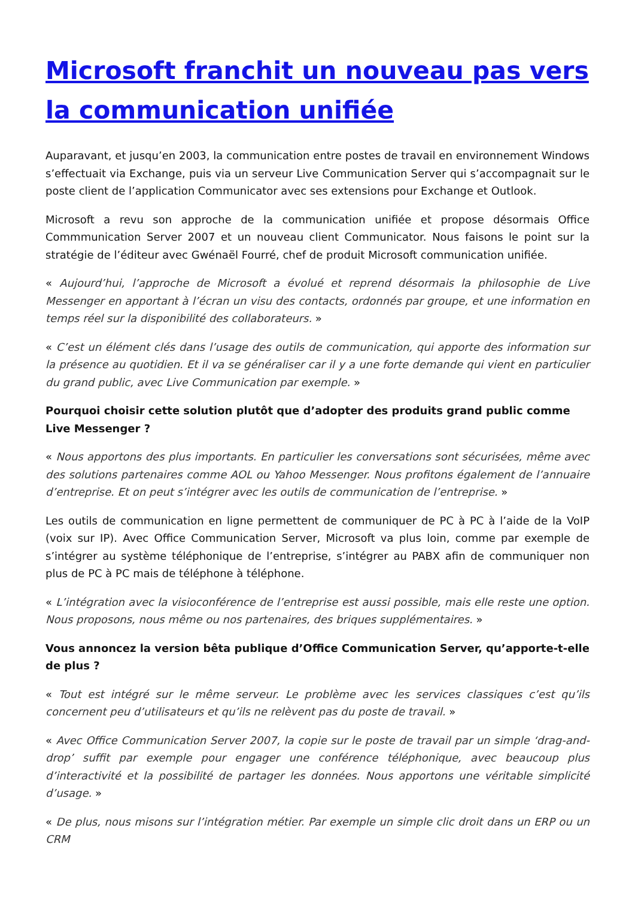Microsoft franchit un nouveau pas vers la communication unifiée
Auparavant, et jusqu’en 2003, la communication entre postes de travail en environnement Windows s’effectuait via Exchange, puis via un serveur Live Communication Server qui s’accompagnait sur le poste client de l’application Communicator avec ses extensions pour Exchange et Outlook.
Microsoft a revu son approche de la communication unifiée et propose désormais Office Commmunication Server 2007 et un nouveau client Communicator. Nous faisons le point sur la stratégie de l’éditeur avec Gwénaël Fourré, chef de produit Microsoft communication unifiée.
« Aujourd’hui, l’approche de Microsoft a évolué et reprend désormais la philosophie de Live Messenger en apportant à l’écran un visu des contacts, ordonnés par groupe, et une information en temps réel sur la disponibilité des collaborateurs. »
« C’est un élément clés dans l’usage des outils de communication, qui apporte des information sur la présence au quotidien. Et il va se généraliser car il y a une forte demande qui vient en particulier du grand public, avec Live Communication par exemple. »
Pourquoi choisir cette solution plutôt que d’adopter des produits grand public comme Live Messenger ?
« Nous apportons des plus importants. En particulier les conversations sont sécurisées, même avec des solutions partenaires comme AOL ou Yahoo Messenger. Nous profitons également de l’annuaire d’entreprise. Et on peut s’intégrer avec les outils de communication de l’entreprise. »
Les outils de communication en ligne permettent de communiquer de PC à PC à l’aide de la VoIP (voix sur IP). Avec Office Communication Server, Microsoft va plus loin, comme par exemple de s’intégrer au système téléphonique de l’entreprise, s’intégrer au PABX afin de communiquer non plus de PC à PC mais de téléphone à téléphone.
« L’intégration avec la visioconférence de l’entreprise est aussi possible, mais elle reste une option. Nous proposons, nous même ou nos partenaires, des briques supplémentaires. »
Vous annoncez la version bêta publique d’Office Communication Server, qu’apporte-t-elle de plus ?
« Tout est intégré sur le même serveur. Le problème avec les services classiques c’est qu’ils concernent peu d’utilisateurs et qu’ils ne relèvent pas du poste de travail. »
« Avec Office Communication Server 2007, la copie sur le poste de travail par un simple ‘drag-and-drop’ suffit par exemple pour engager une conférence téléphonique, avec beaucoup plus d’interactivité et la possibilité de partager les données. Nous apportons une véritable simplicité d’usage. »
« De plus, nous misons sur l’intégration métier. Par exemple un simple clic droit dans un ERP ou un CRM